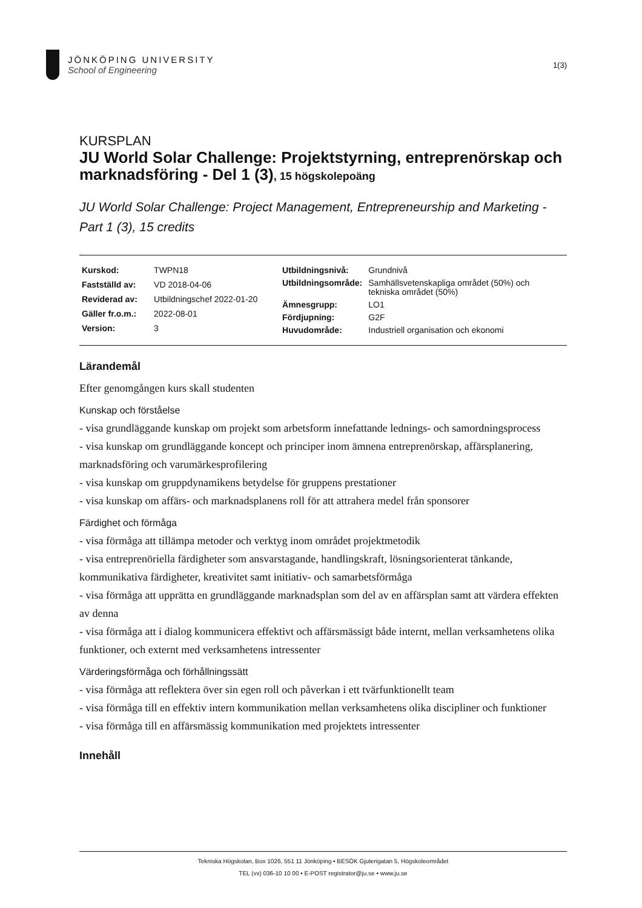JÖNKÖPING UNIVERSITY
School of Engineering
1(3)
KURSPLAN
JU World Solar Challenge: Projektstyrning, entreprenörskap och marknadsföring - Del 1 (3), 15 högskolepoäng
JU World Solar Challenge: Project Management, Entrepreneurship and Marketing - Part 1 (3), 15 credits
| Kurskod: | TWPN18 |
| Fastställd av: | VD 2018-04-06 |
| Reviderad av: | Utbildningschef 2022-01-20 |
| Gäller fr.o.m.: | 2022-08-01 |
| Version: | 3 |
| Utbildningsnivå: | Grundnivå |
| Utbildningsområde: | Samhällsvetenskapliga området (50%) och tekniska området (50%) |
| Ämnesgrupp: | LO1 |
| Fördjupning: | G2F |
| Huvudområde: | Industriell organisation och ekonomi |
Lärandemål
Efter genomgången kurs skall studenten
Kunskap och förståelse
- visa grundläggande kunskap om projekt som arbetsform innefattande lednings- och samordningsprocess
- visa kunskap om grundläggande koncept och principer inom ämnena entreprenörskap, affärsplanering, marknadsföring och varumärkesprofilering
- visa kunskap om gruppdynamikens betydelse för gruppens prestationer
- visa kunskap om affärs- och marknadsplanens roll för att attrahera medel från sponsorer
Färdighet och förmåga
- visa förmåga att tillämpa metoder och verktyg inom området projektmetodik
- visa entreprenöriella färdigheter som ansvarstagande, handlingskraft, lösningsorienterat tänkande, kommunikativa färdigheter, kreativitet samt initiativ- och samarbetsförmåga
- visa förmåga att upprätta en grundläggande marknadsplan som del av en affärsplan samt att värdera effekten av denna
- visa förmåga att i dialog kommunicera effektivt och affärsmässigt både internt, mellan verksamhetens olika funktioner, och externt med verksamhetens intressenter
Värderingsförmåga och förhållningssätt
- visa förmåga att reflektera över sin egen roll och påverkan i ett tvärfunktionellt team
- visa förmåga till en effektiv intern kommunikation mellan verksamhetens olika discipliner och funktioner
- visa förmåga till en affärsmässig kommunikation med projektets intressenter
Innehåll
Tekniska Högskolan, Box 1026, 551 11 Jönköping • BESÖK Gjuterigatan 5, Högskoleområdet
TEL (vx) 036-10 10 00 • E-POST registrator@ju.se • www.ju.se